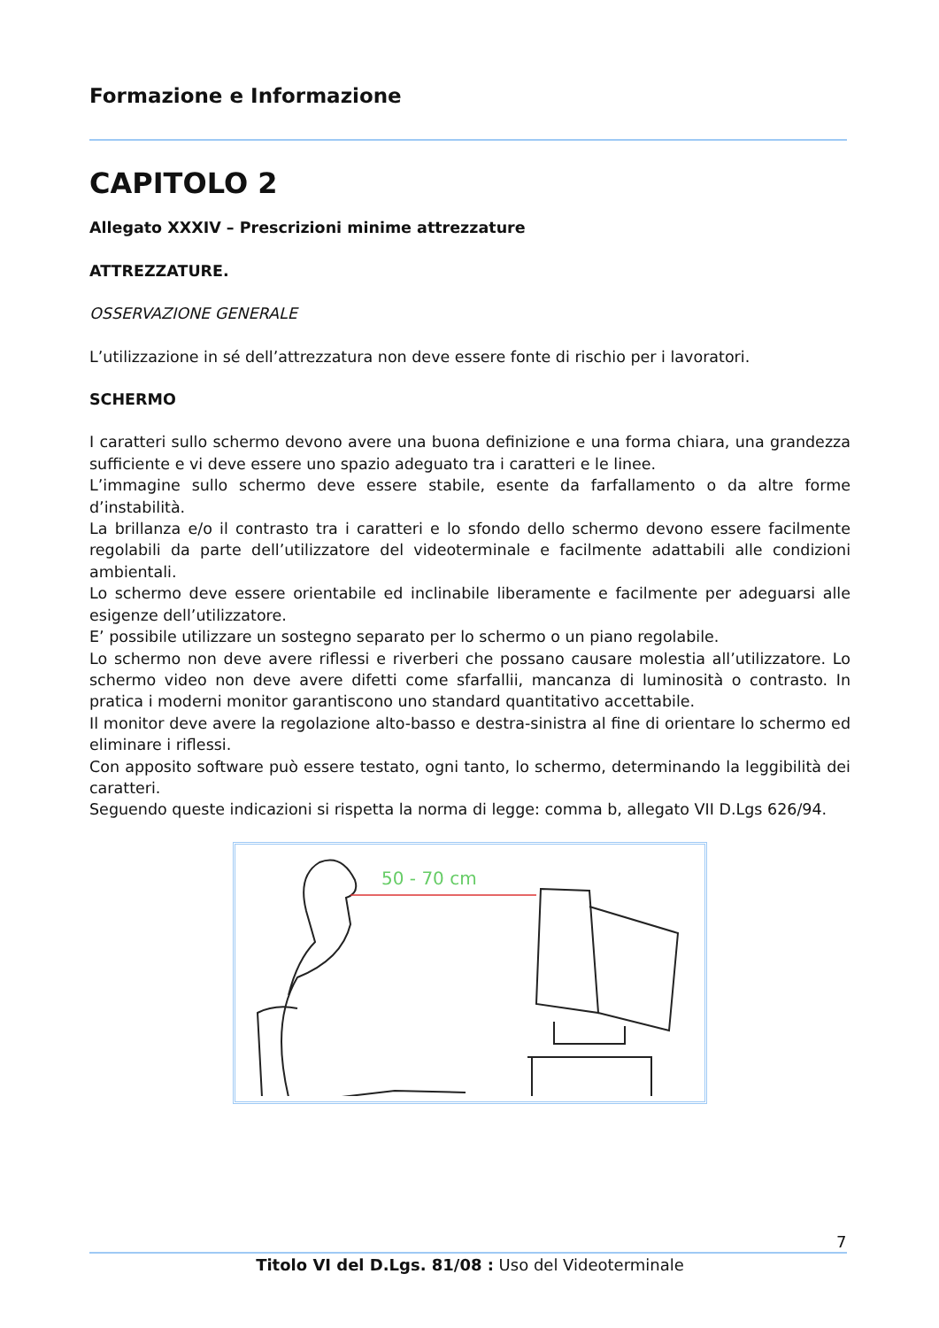Formazione e Informazione
CAPITOLO 2
Allegato XXXIV – Prescrizioni minime attrezzature
ATTREZZATURE.
OSSERVAZIONE GENERALE
L’utilizzazione in sé dell’attrezzatura non deve essere fonte di rischio per i lavoratori.
SCHERMO
I caratteri sullo schermo devono avere una buona definizione e una forma chiara, una grandezza sufficiente e vi deve essere uno spazio adeguato tra i caratteri e le linee.
L’immagine sullo schermo deve essere stabile, esente da farfallamento o da altre forme d’instabilità.
La brillanza e/o il contrasto tra i caratteri e lo sfondo dello schermo devono essere facilmente regolabili da parte dell’utilizzatore del videoterminale e facilmente adattabili alle condizioni ambientali.
Lo schermo deve essere orientabile ed inclinabile liberamente e facilmente per adeguarsi alle esigenze dell’utilizzatore.
E’ possibile utilizzare un sostegno separato per lo schermo o un piano regolabile.
Lo schermo non deve avere riflessi e riverberi che possano causare molestia all’utilizzatore. Lo schermo video non deve avere difetti come sfarfallii, mancanza di luminosità o contrasto. In pratica i moderni monitor garantiscono uno standard quantitativo accettabile.
Il monitor deve avere la regolazione alto-basso e destra-sinistra al fine di orientare lo schermo ed eliminare i riflessi.
Con apposito software può essere testato, ogni tanto, lo schermo, determinando la leggibilità dei caratteri.
Seguendo queste indicazioni si rispetta la norma di legge: comma b, allegato VII D.Lgs 626/94.
50 - 70 cm
7
Titolo VI del D.Lgs. 81/08 : Uso del Videoterminale